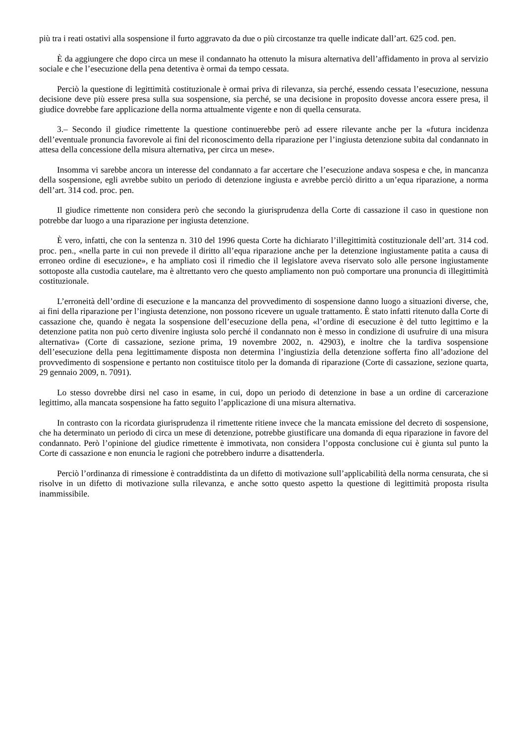più tra i reati ostativi alla sospensione il furto aggravato da due o più circostanze tra quelle indicate dall’art. 625 cod. pen.
È da aggiungere che dopo circa un mese il condannato ha ottenuto la misura alternativa dell’affidamento in prova al servizio sociale e che l’esecuzione della pena detentiva è ormai da tempo cessata.
Perciò la questione di legittimità costituzionale è ormai priva di rilevanza, sia perché, essendo cessata l’esecuzione, nessuna decisione deve più essere presa sulla sua sospensione, sia perché, se una decisione in proposito dovesse ancora essere presa, il giudice dovrebbe fare applicazione della norma attualmente vigente e non di quella censurata.
3.– Secondo il giudice rimettente la questione continuerebbe però ad essere rilevante anche per la «futura incidenza dell’eventuale pronuncia favorevole ai fini del riconoscimento della riparazione per l’ingiusta detenzione subita dal condannato in attesa della concessione della misura alternativa, per circa un mese».
Insomma vi sarebbe ancora un interesse del condannato a far accertare che l’esecuzione andava sospesa e che, in mancanza della sospensione, egli avrebbe subito un periodo di detenzione ingiusta e avrebbe perciò diritto a un’equa riparazione, a norma dell’art. 314 cod. proc. pen.
Il giudice rimettente non considera però che secondo la giurisprudenza della Corte di cassazione il caso in questione non potrebbe dar luogo a una riparazione per ingiusta detenzione.
È vero, infatti, che con la sentenza n. 310 del 1996 questa Corte ha dichiarato l’illegittimità costituzionale dell’art. 314 cod. proc. pen., «nella parte in cui non prevede il diritto all’equa riparazione anche per la detenzione ingiustamente patita a causa di erroneo ordine di esecuzione», e ha ampliato così il rimedio che il legislatore aveva riservato solo alle persone ingiustamente sottoposte alla custodia cautelare, ma è altrettanto vero che questo ampliamento non può comportare una pronuncia di illegittimità costituzionale.
L’erroneità dell’ordine di esecuzione e la mancanza del provvedimento di sospensione danno luogo a situazioni diverse, che, ai fini della riparazione per l’ingiusta detenzione, non possono ricevere un uguale trattamento. È stato infatti ritenuto dalla Corte di cassazione che, quando è negata la sospensione dell’esecuzione della pena, «l’ordine di esecuzione è del tutto legittimo e la detenzione patita non può certo divenire ingiusta solo perché il condannato non è messo in condizione di usufruire di una misura alternativa» (Corte di cassazione, sezione prima, 19 novembre 2002, n. 42903), e inoltre che la tardiva sospensione dell’esecuzione della pena legittimamente disposta non determina l’ingiustizia della detenzione sofferta fino all’adozione del provvedimento di sospensione e pertanto non costituisce titolo per la domanda di riparazione (Corte di cassazione, sezione quarta, 29 gennaio 2009, n. 7091).
Lo stesso dovrebbe dirsi nel caso in esame, in cui, dopo un periodo di detenzione in base a un ordine di carcerazione legittimo, alla mancata sospensione ha fatto seguito l’applicazione di una misura alternativa.
In contrasto con la ricordata giurisprudenza il rimettente ritiene invece che la mancata emissione del decreto di sospensione, che ha determinato un periodo di circa un mese di detenzione, potrebbe giustificare una domanda di equa riparazione in favore del condannato. Però l’opinione del giudice rimettente è immotivata, non considera l’opposta conclusione cui è giunta sul punto la Corte di cassazione e non enuncia le ragioni che potrebbero indurre a disattenderla.
Perciò l’ordinanza di rimessione è contraddistinta da un difetto di motivazione sull’applicabilità della norma censurata, che si risolve in un difetto di motivazione sulla rilevanza, e anche sotto questo aspetto la questione di legittimità proposta risulta inammissibile.